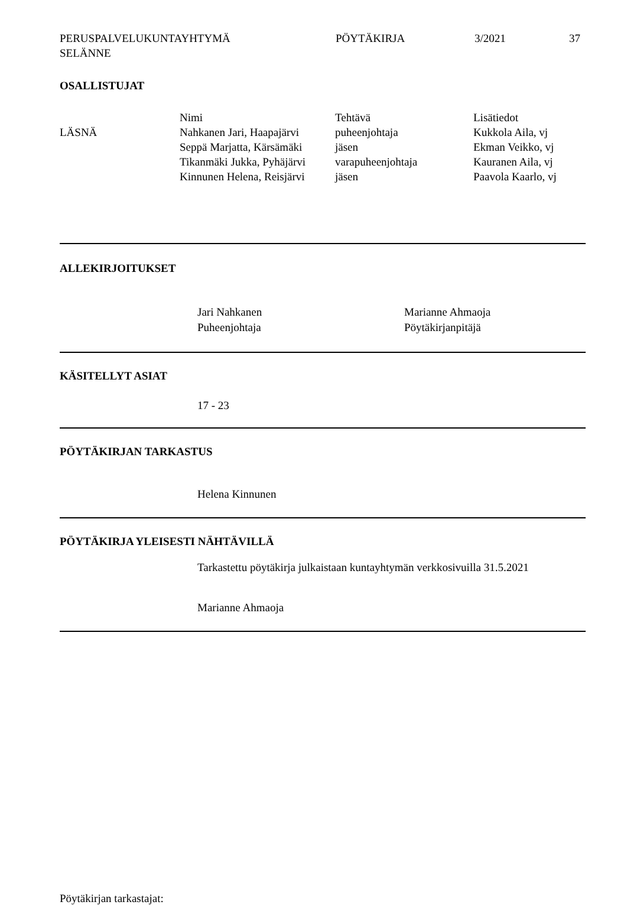PERUSPALVELUKUNTAYHTYMÄ
SELÄNNE
PÖYTÄKIRJA 3/2021 37
OSALLISTUJAT
| | Nimi | Tehtävä | Lisätiedot |
| --- | --- | --- | --- |
| LÄSNÄ | Nahkanen Jari, Haapajärvi | puheenjohtaja | Kukkola Aila, vj |
| | Seppä Marjatta, Kärsämäki | jäsen | Ekman Veikko, vj |
| | Tikanmäki Jukka, Pyhäjärvi | varapuheenjohtaja | Kauranen Aila, vj |
| | Kinnunen Helena, Reisjärvi | jäsen | Paavola Kaarlo, vj |
ALLEKIRJOITUKSET
Jari Nahkanen
Puheenjohtaja
Marianne Ahmaoja
Pöytäkirjanpitäjä
KÄSITELLYT ASIAT
17 - 23
PÖYTÄKIRJAN TARKASTUS
Helena Kinnunen
PÖYTÄKIRJA YLEISESTI NÄHTÄVILLÄ
Tarkastettu pöytäkirja julkaistaan kuntayhtymän verkkosivuilla 31.5.2021
Marianne Ahmaoja
Pöytäkirjan tarkastajat: